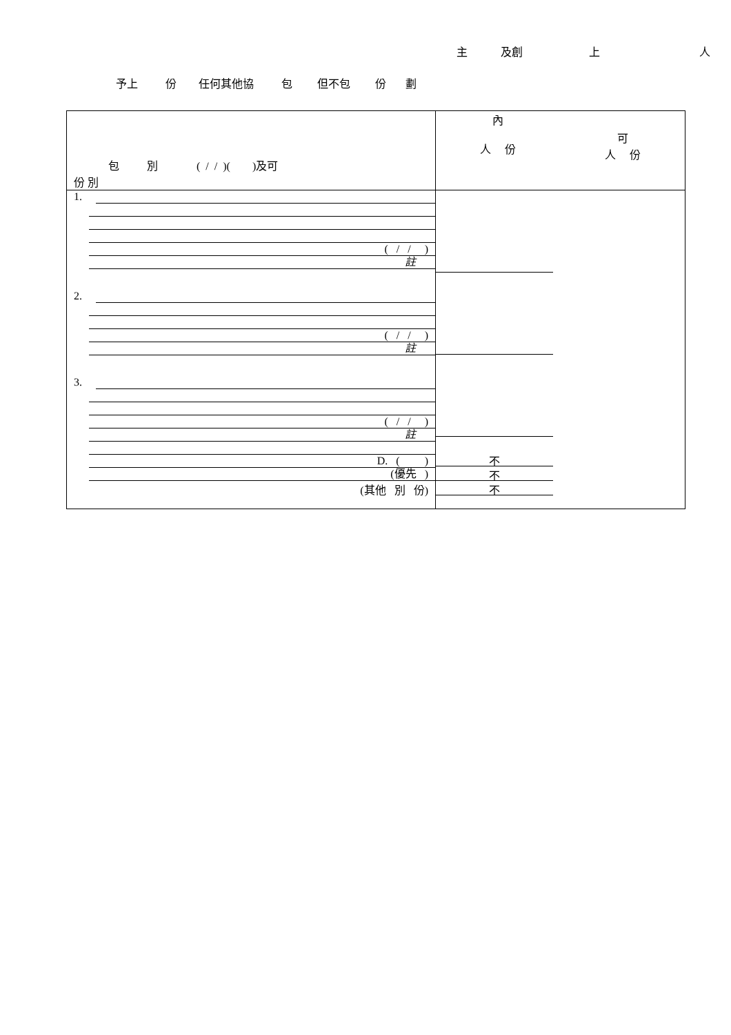主 及創 上 人
予上 份 任何其他協 包 但不包 份 劃
| 包 別 ( / / )( )及可 份 別 | 內 人 份 可 人 份 |
| 1. ( / / ) 註 2. ( / / ) 註 3. ( / / ) 註 D. ( ) (優先 ) (其他 別 份) | 不 不 不 |